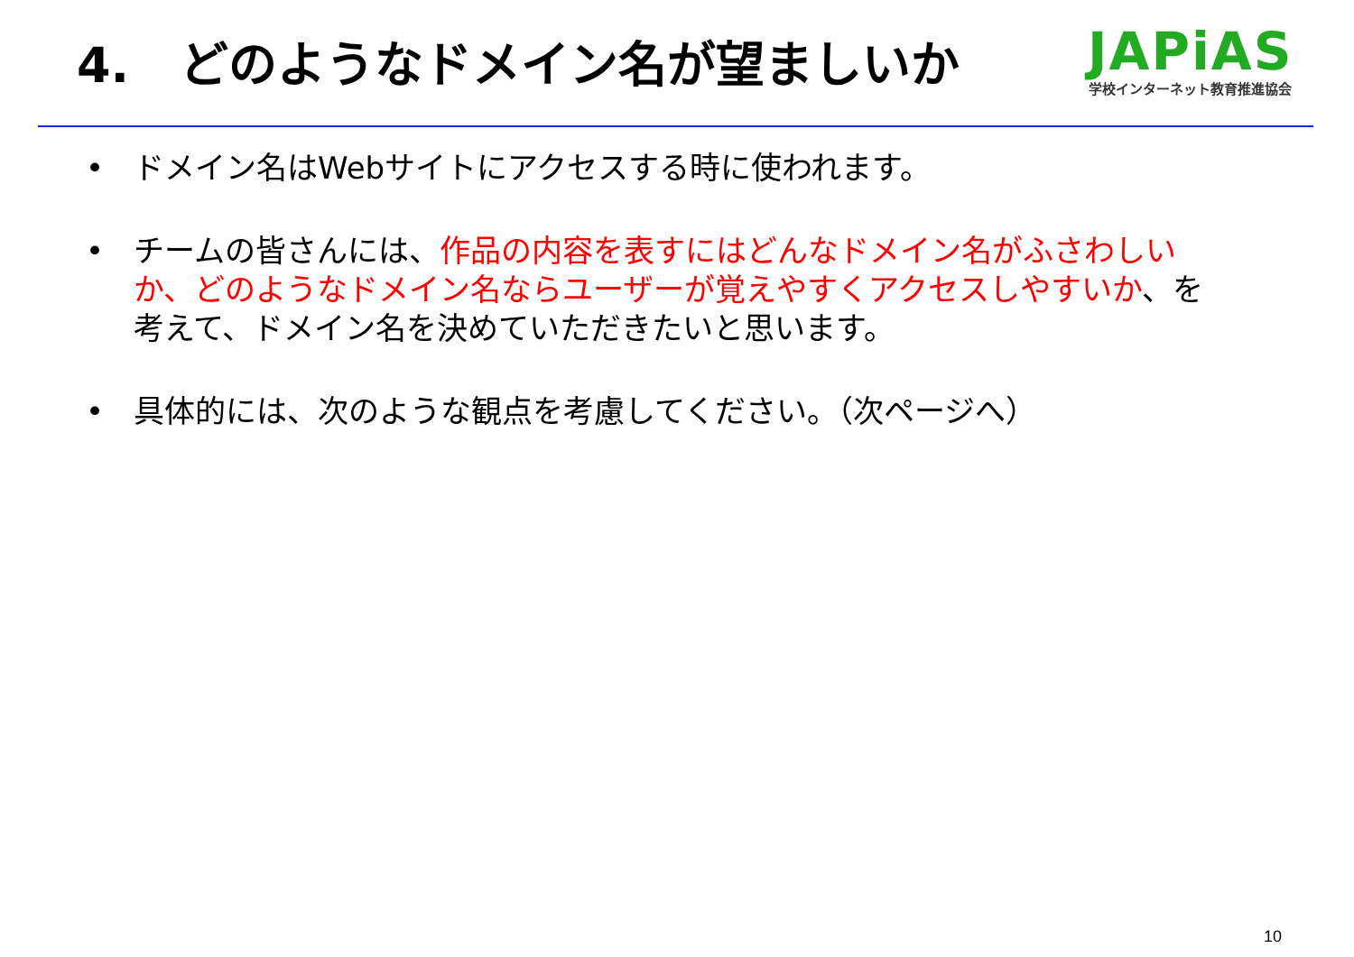4. どのようなドメイン名が望ましいか
JAPiAS
学校インターネット教育推進協会
• ドメイン名はWebサイトにアクセスする時に使われます。
• チームの皆さんには、作品の内容を表すにはどんなドメイン名がふさわしいか、どのようなドメイン名ならユーザーが覚えやすくアクセスしやすいか、を考えて、ドメイン名を決めていただきたいと思います。
• 具体的には、次のような観点を考慮してください。（次ページへ）
10